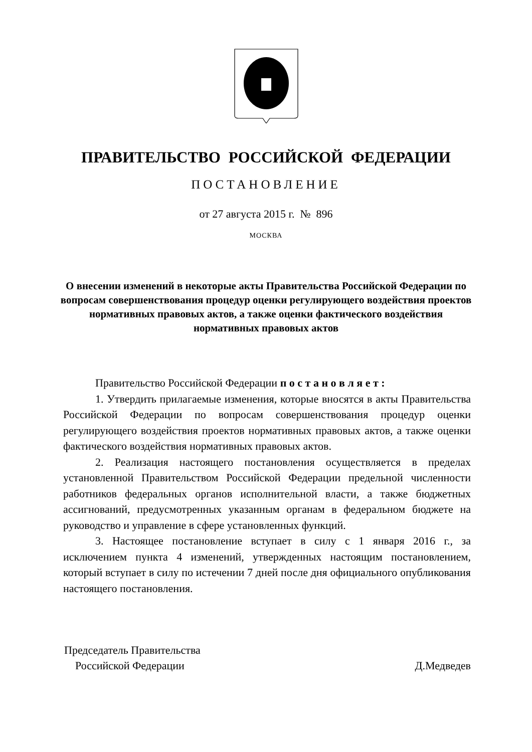ПРАВИТЕЛЬСТВО РОССИЙСКОЙ ФЕДЕРАЦИИ
ПОСТАНОВЛЕНИЕ
от 27 августа 2015 г. № 896
МОСКВА
О внесении изменений в некоторые акты Правительства Российской Федерации по вопросам совершенствования процедур оценки регулирующего воздействия проектов нормативных правовых актов, а также оценки фактического воздействия нормативных правовых актов
Правительство Российской Федерации п о с т а н о в л я е т :
1. Утвердить прилагаемые изменения, которые вносятся в акты Правительства Российской Федерации по вопросам совершенствования процедур оценки регулирующего воздействия проектов нормативных правовых актов, а также оценки фактического воздействия нормативных правовых актов.
2. Реализация настоящего постановления осуществляется в пределах установленной Правительством Российской Федерации предельной численности работников федеральных органов исполнительной власти, а также бюджетных ассигнований, предусмотренных указанным органам в федеральном бюджете на руководство и управление в сфере установленных функций.
3. Настоящее постановление вступает в силу с 1 января 2016 г., за исключением пункта 4 изменений, утвержденных настоящим постановлением, который вступает в силу по истечении 7 дней после дня официального опубликования настоящего постановления.
Председатель Правительства
Российской Федерации
Д.Медведев